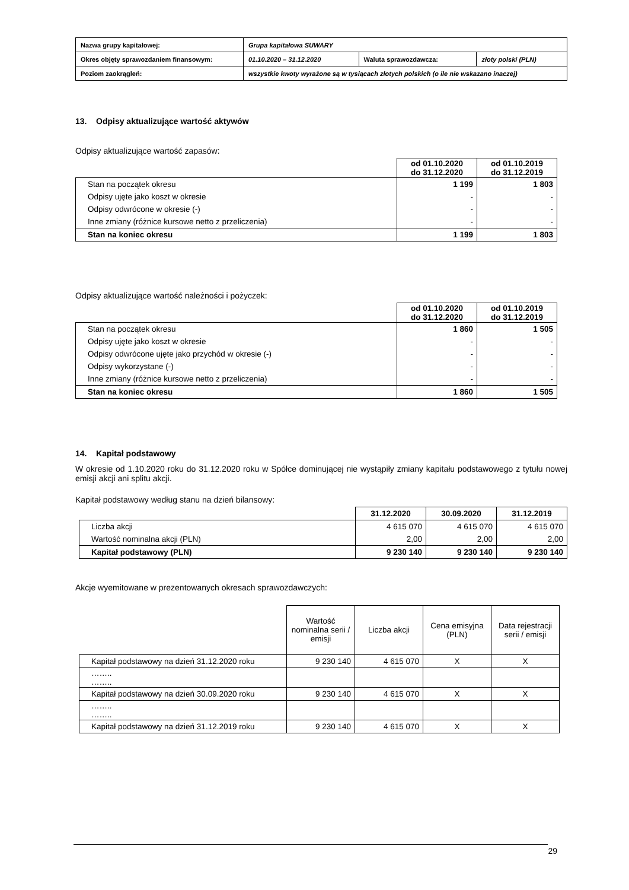| Nazwa grupy kapitałowej: | Grupa kapitałowa SUWARY | | |
| Okres objęty sprawozdaniem finansowym: | 01.10.2020 – 31.12.2020 | Waluta sprawozdawcza: | złoty polski (PLN) |
| Poziom zaokrągleń: | wszystkie kwoty wyrażone są w tysiącach złotych polskich (o ile nie wskazano inaczej) | | |
13. Odpisy aktualizujące wartość aktywów
Odpisy aktualizujące wartość zapasów:
| | od 01.10.2020 do 31.12.2020 | od 01.10.2019 do 31.12.2019 |
| Stan na początek okresu | 1 199 | 1 803 |
| Odpisy ujęte jako koszt w okresie | - | - |
| Odpisy odwrócone w okresie (-) | - | - |
| Inne zmiany (różnice kursowe netto z przeliczenia) | - | - |
| Stan na koniec okresu | 1 199 | 1 803 |
Odpisy aktualizujące wartość należności i pożyczek:
| | od 01.10.2020 do 31.12.2020 | od 01.10.2019 do 31.12.2019 |
| Stan na początek okresu | 1 860 | 1 505 |
| Odpisy ujęte jako koszt w okresie | - | - |
| Odpisy odwrócone ujęte jako przychód w okresie (-) | - | - |
| Odpisy wykorzystane (-) | - | - |
| Inne zmiany (różnice kursowe netto z przeliczenia) | - | - |
| Stan na koniec okresu | 1 860 | 1 505 |
14. Kapitał podstawowy
W okresie od 1.10.2020 roku do 31.12.2020 roku w Spółce dominującej nie wystąpiły zmiany kapitału podstawowego z tytułu nowej emisji akcji ani splitu akcji.
Kapitał podstawowy według stanu na dzień bilansowy:
| | 31.12.2020 | 30.09.2020 | 31.12.2019 |
| Liczba akcji | 4 615 070 | 4 615 070 | 4 615 070 |
| Wartość nominalna akcji (PLN) | 2,00 | 2,00 | 2,00 |
| Kapitał podstawowy (PLN) | 9 230 140 | 9 230 140 | 9 230 140 |
Akcje wyemitowane w prezentowanych okresach sprawozdawczych:
| | Wartość nominalna serii / emisji | Liczba akcji | Cena emisyjna (PLN) | Data rejestracji serii / emisji |
| Kapitał podstawowy na dzień 31.12.2020 roku | 9 230 140 | 4 615 070 | X | X |
| …….. …….. | | | | |
| Kapitał podstawowy na dzień 30.09.2020 roku | 9 230 140 | 4 615 070 | X | X |
| …….. …….. | | | | |
| Kapitał podstawowy na dzień 31.12.2019 roku | 9 230 140 | 4 615 070 | X | X |
29